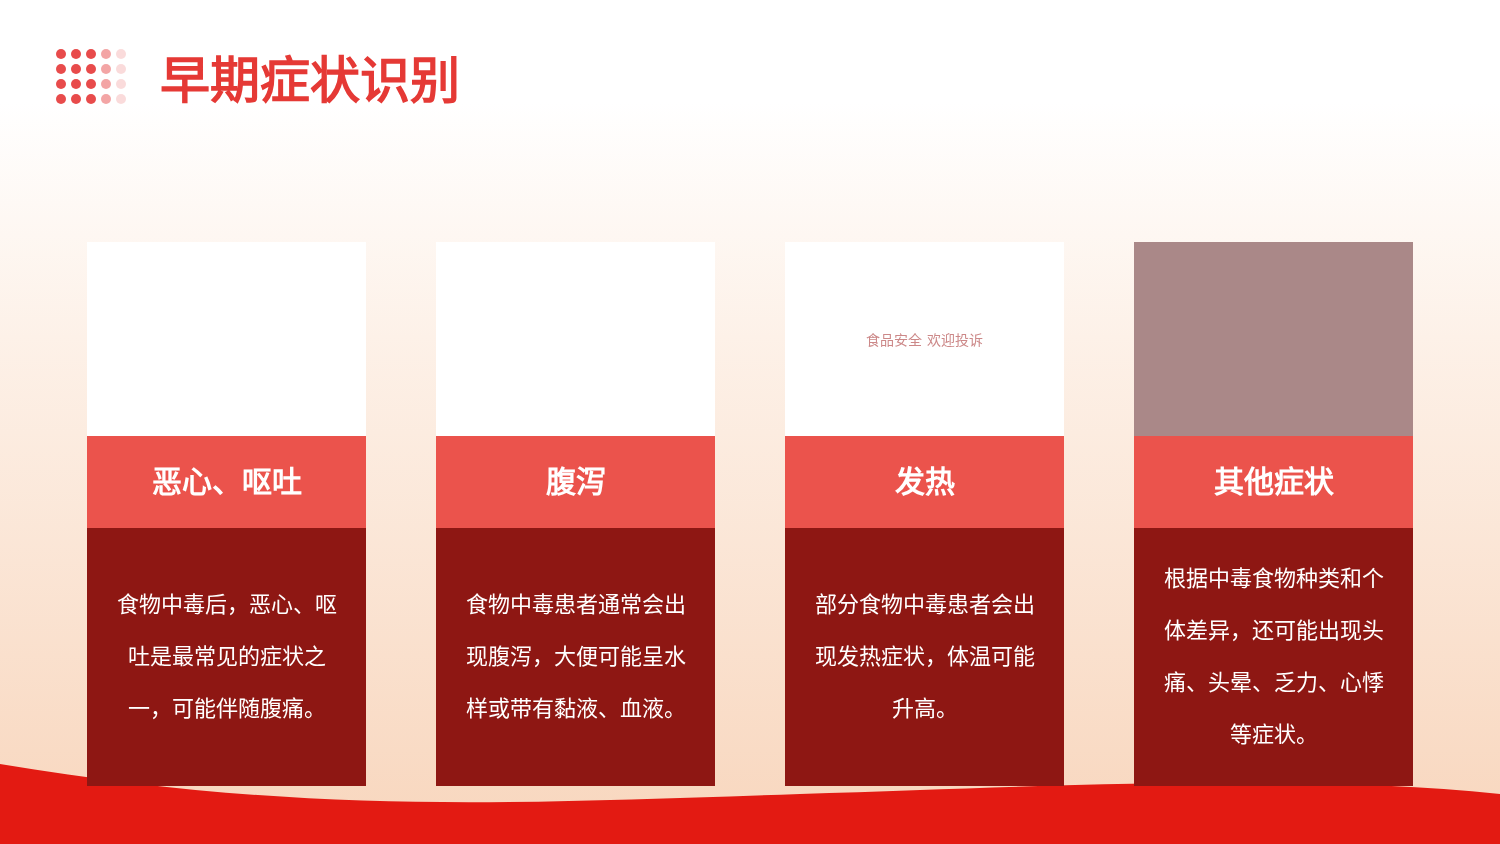早期症状识别
恶心、呕吐
食物中毒后，恶心、呕吐是最常见的症状之一，可能伴随腹痛。
腹泻
食物中毒患者通常会出现腹泻，大便可能呈水样或带有黏液、血液。
食品安全 欢迎投诉
发热
部分食物中毒患者会出现发热症状，体温可能升高。
其他症状
根据中毒食物种类和个体差异，还可能出现头痛、头晕、乏力、心悸等症状。